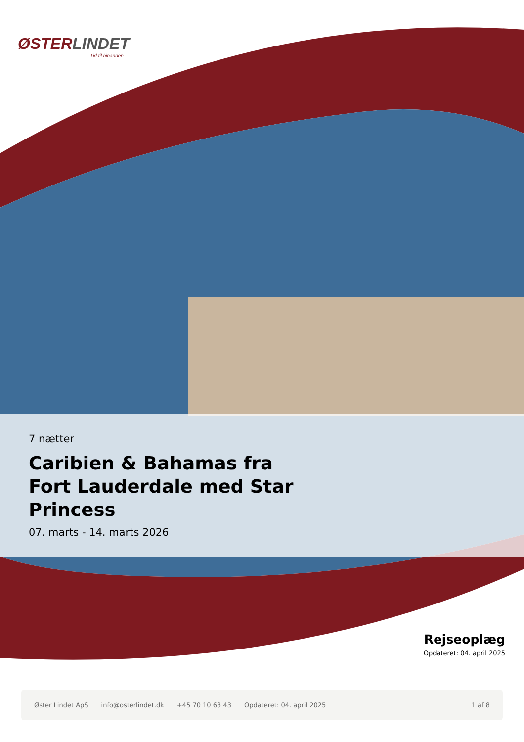ØSTERLINDET
- Tid til hinanden
7 nætter
Caribien & Bahamas fra Fort Lauderdale med Star Princess
07. marts - 14. marts 2026
Rejseoplæg
Opdateret: 04. april 2025
Øster Lindet ApS info@osterlindet.dk +45 70 10 63 43 Opdateret: 04. april 2025 1 af 8